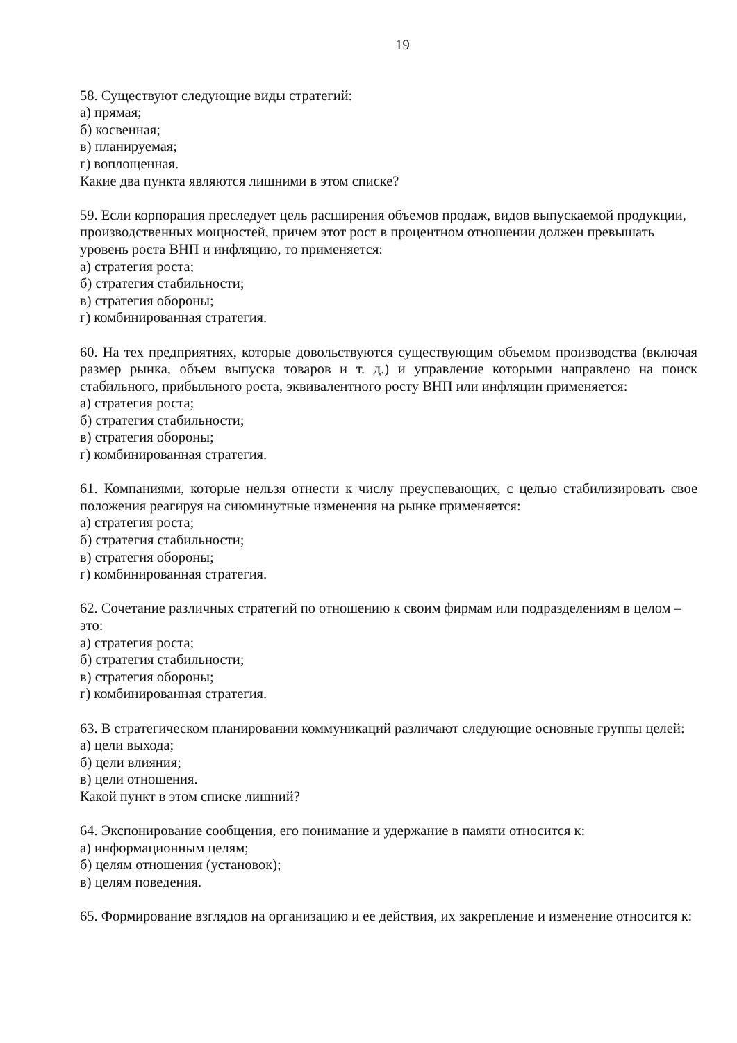19
58. Существуют следующие виды стратегий:
а) прямая;
б) косвенная;
в) планируемая;
г) воплощенная.
Какие два пункта являются лишними в этом списке?
59. Если корпорация преследует цель расширения объемов продаж, видов выпускаемой продукции, производственных мощностей, причем этот рост в процентном отношении должен превышать уровень роста ВНП и инфляцию, то применяется:
а) стратегия роста;
б) стратегия стабильности;
в) стратегия обороны;
г) комбинированная стратегия.
60. На тех предприятиях, которые довольствуются существующим объемом производства (включая размер рынка, объем выпуска товаров и т. д.) и управление которыми направлено на поиск стабильного, прибыльного роста, эквивалентного росту ВНП или инфляции применяется:
а) стратегия роста;
б) стратегия стабильности;
в) стратегия обороны;
г) комбинированная стратегия.
61. Компаниями, которые нельзя отнести к числу преуспевающих, с целью стабилизировать свое положения реагируя на сиюминутные изменения на рынке применяется:
а) стратегия роста;
б) стратегия стабильности;
в) стратегия обороны;
г) комбинированная стратегия.
62. Сочетание различных стратегий по отношению к своим фирмам или подразделениям в целом – это:
а) стратегия роста;
б) стратегия стабильности;
в) стратегия обороны;
г) комбинированная стратегия.
63. В стратегическом планировании коммуникаций различают следующие основные группы целей:
а) цели выхода;
б) цели влияния;
в) цели отношения.
Какой пункт в этом списке лишний?
64. Экспонирование сообщения, его понимание и удержание в памяти относится к:
а) информационным целям;
б) целям отношения (установок);
в) целям поведения.
65. Формирование взглядов на организацию и ее действия, их закрепление и изменение относится к: